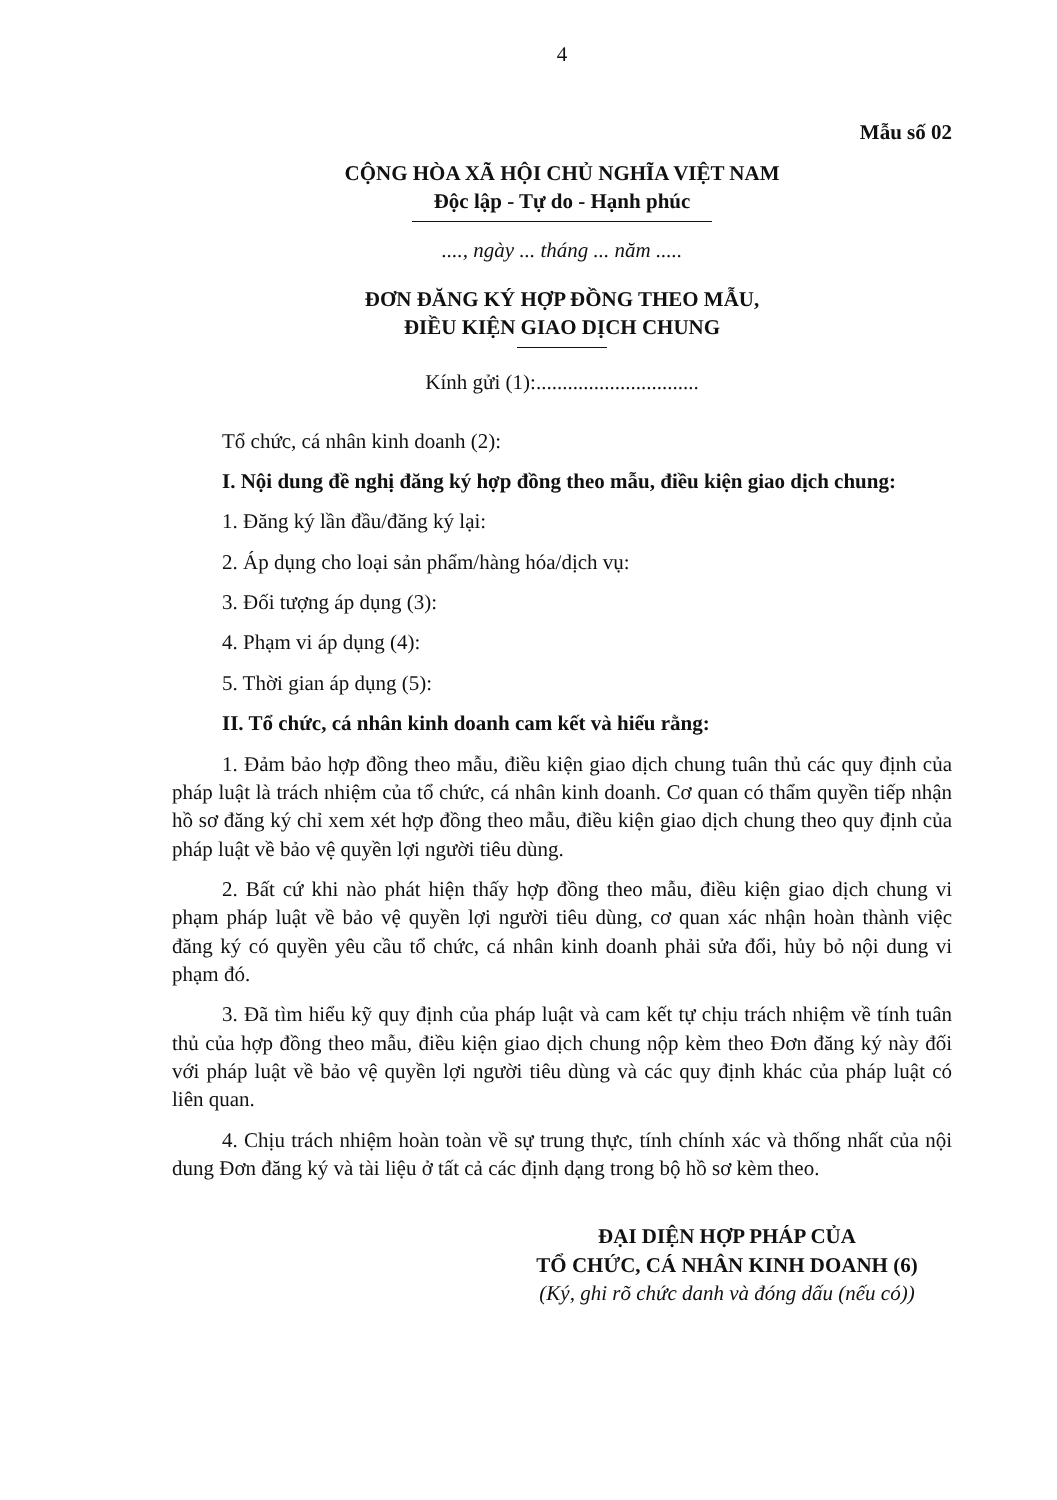4
Mẫu số 02
CỘNG HÒA XÃ HỘI CHỦ NGHĨA VIỆT NAM
Độc lập - Tự do - Hạnh phúc
...., ngày ... tháng ... năm .....
ĐƠN ĐĂNG KÝ HỢP ĐỒNG THEO MẪU,
ĐIỀU KIỆN GIAO DỊCH CHUNG
Kính gửi (1):...............................
Tổ chức, cá nhân kinh doanh (2):
I. Nội dung đề nghị đăng ký hợp đồng theo mẫu, điều kiện giao dịch chung:
1. Đăng ký lần đầu/đăng ký lại:
2. Áp dụng cho loại sản phẩm/hàng hóa/dịch vụ:
3. Đối tượng áp dụng (3):
4. Phạm vi áp dụng (4):
5. Thời gian áp dụng (5):
II. Tổ chức, cá nhân kinh doanh cam kết và hiểu rằng:
1. Đảm bảo hợp đồng theo mẫu, điều kiện giao dịch chung tuân thủ các quy định của pháp luật là trách nhiệm của tổ chức, cá nhân kinh doanh. Cơ quan có thẩm quyền tiếp nhận hồ sơ đăng ký chỉ xem xét hợp đồng theo mẫu, điều kiện giao dịch chung theo quy định của pháp luật về bảo vệ quyền lợi người tiêu dùng.
2. Bất cứ khi nào phát hiện thấy hợp đồng theo mẫu, điều kiện giao dịch chung vi phạm pháp luật về bảo vệ quyền lợi người tiêu dùng, cơ quan xác nhận hoàn thành việc đăng ký có quyền yêu cầu tổ chức, cá nhân kinh doanh phải sửa đổi, hủy bỏ nội dung vi phạm đó.
3. Đã tìm hiểu kỹ quy định của pháp luật và cam kết tự chịu trách nhiệm về tính tuân thủ của hợp đồng theo mẫu, điều kiện giao dịch chung nộp kèm theo Đơn đăng ký này đối với pháp luật về bảo vệ quyền lợi người tiêu dùng và các quy định khác của pháp luật có liên quan.
4. Chịu trách nhiệm hoàn toàn về sự trung thực, tính chính xác và thống nhất của nội dung Đơn đăng ký và tài liệu ở tất cả các định dạng trong bộ hồ sơ kèm theo.
ĐẠI DIỆN HỢP PHÁP CỦA
TỔ CHỨC, CÁ NHÂN KINH DOANH (6)
(Ký, ghi rõ chức danh và đóng dấu (nếu có))